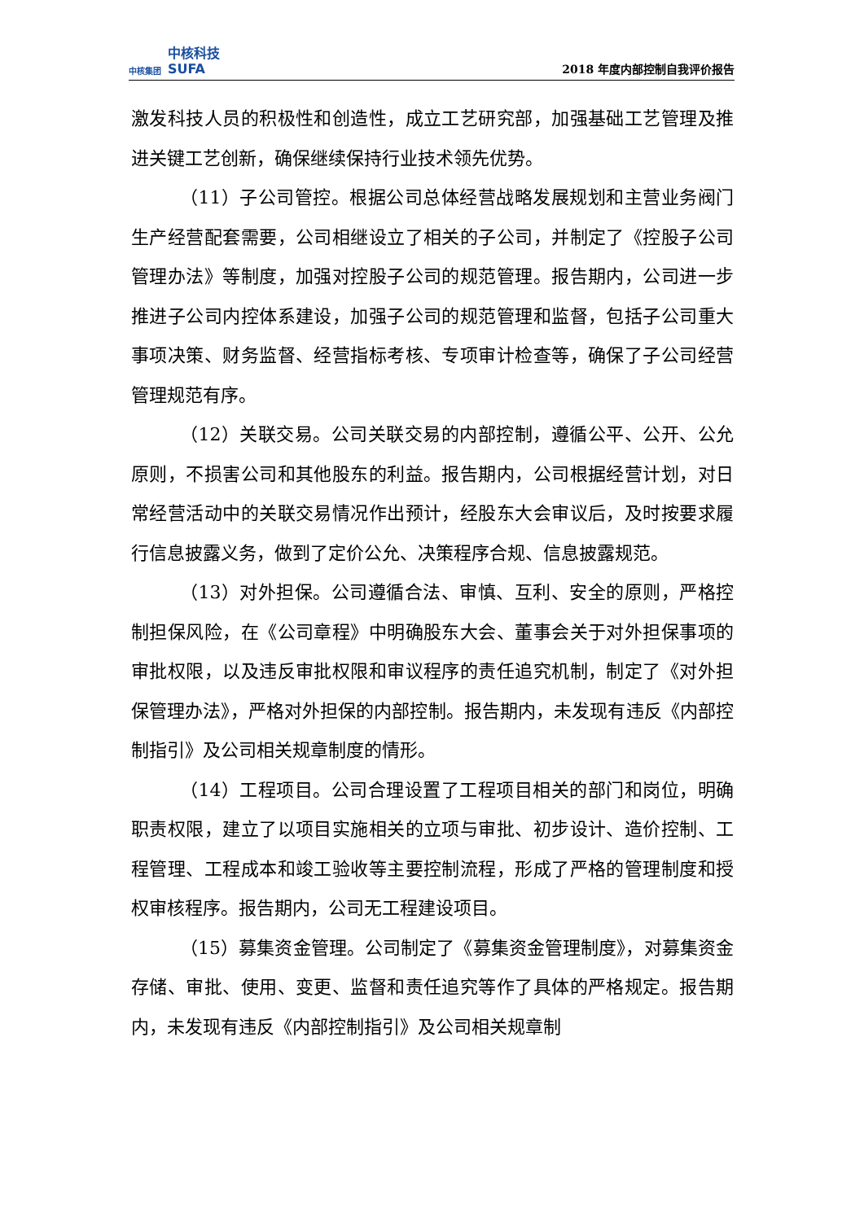中核集团 中核科技
SUFA
2018 年度内部控制自我评价报告
激发科技人员的积极性和创造性，成立工艺研究部，加强基础工艺管理及推进关键工艺创新，确保继续保持行业技术领先优势。
（11）子公司管控。根据公司总体经营战略发展规划和主营业务阀门生产经营配套需要，公司相继设立了相关的子公司，并制定了《控股子公司管理办法》等制度，加强对控股子公司的规范管理。报告期内，公司进一步推进子公司内控体系建设，加强子公司的规范管理和监督，包括子公司重大事项决策、财务监督、经营指标考核、专项审计检查等，确保了子公司经营管理规范有序。
（12）关联交易。公司关联交易的内部控制，遵循公平、公开、公允原则，不损害公司和其他股东的利益。报告期内，公司根据经营计划，对日常经营活动中的关联交易情况作出预计，经股东大会审议后，及时按要求履行信息披露义务，做到了定价公允、决策程序合规、信息披露规范。
（13）对外担保。公司遵循合法、审慎、互利、安全的原则，严格控制担保风险，在《公司章程》中明确股东大会、董事会关于对外担保事项的审批权限，以及违反审批权限和审议程序的责任追究机制，制定了《对外担保管理办法》，严格对外担保的内部控制。报告期内，未发现有违反《内部控制指引》及公司相关规章制度的情形。
（14）工程项目。公司合理设置了工程项目相关的部门和岗位，明确职责权限，建立了以项目实施相关的立项与审批、初步设计、造价控制、工程管理、工程成本和竣工验收等主要控制流程，形成了严格的管理制度和授权审核程序。报告期内，公司无工程建设项目。
（15）募集资金管理。公司制定了《募集资金管理制度》，对募集资金存储、审批、使用、变更、监督和责任追究等作了具体的严格规定。报告期内，未发现有违反《内部控制指引》及公司相关规章制